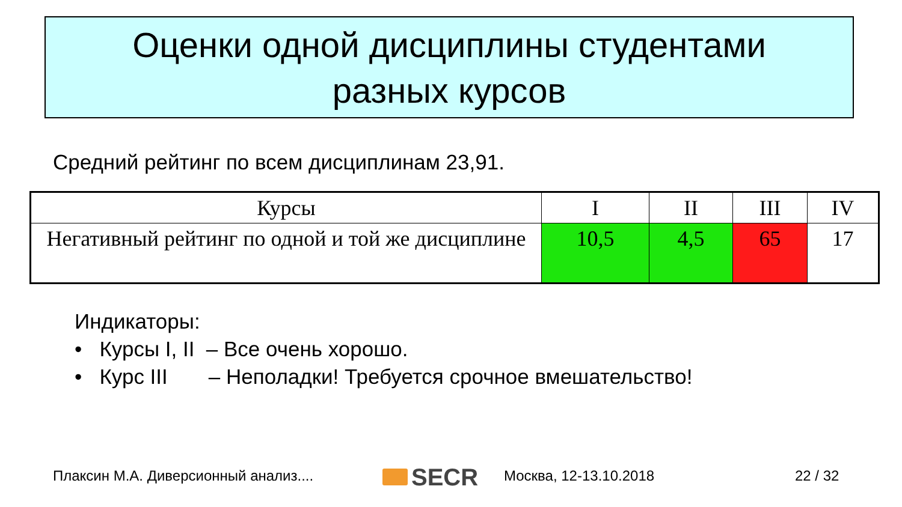Оценки одной дисциплины студентами
разных курсов
Средний рейтинг по всем дисциплинам 23,91.
| Курсы | I | II | III | IV |
| --- | --- | --- | --- | --- |
| Негативный рейтинг по одной и той же дисциплине | 10,5 | 4,5 | 65 | 17 |
Индикаторы:
• Курсы I, II – Все очень хорошо.
• Курс III – Неполадки! Требуется срочное вмешательство!
Плаксин М.А. Диверсионный анализ....
SECR Москва, 12-13.10.2018 22 / 32